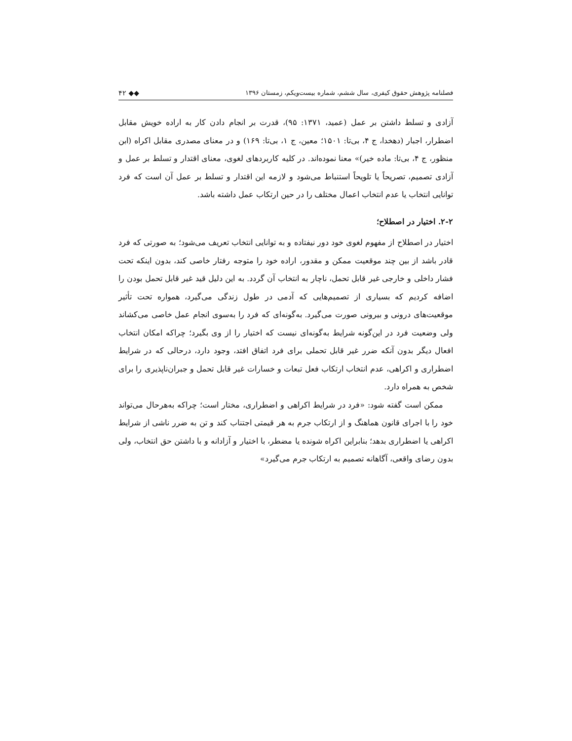فصلنامه پژوهش حقوق کیفری، سال ششم، شماره بیست‌ویکم، زمستان ۱۳۹۶ ◆◆ ۴۲
آزادی و تسلط داشتن بر عمل (عمید، ۱۳۷۱: ۹۵)، قدرت بر انجام دادن کار به اراده خویش مقابل اضطرار، اجبار (دهخدا، ج ۴، بی‌تا: ۱۵۰۱؛ معین، ج ۱، بی‌تا: ۱۶۹) و در معنای مصدری مقابل اکراه (ابن منظور، ج ۴، بی‌تا: ماده خیر)» معنا نموده‌اند. در کلیه کاربردهای لغوی، معنای اقتدار و تسلط بر عمل و آزادی تصمیم، تصریحاً یا تلویحاً استنباط می‌شود و لازمه این اقتدار و تسلط بر عمل آن است که فرد توانایی انتخاب یا عدم انتخاب اعمال مختلف را در حین ارتکاب عمل داشته باشد.
۲-۲. اختیار در اصطلاح؛
اختیار در اصطلاح از مفهوم لغوی خود دور نیفتاده و به توانایی انتخاب تعریف می‌شود؛ به صورتی که فرد قادر باشد از بین چند موقعیت ممکن و مقدور، اراده خود را متوجه رفتار خاصی کند، بدون اینکه تحت فشار داخلی و خارجی غیر قابل تحمل، ناچار به انتخاب آن گردد. به این دلیل قید غیر قابل تحمل بودن را اضافه کردیم که بسیاری از تصمیم‌هایی که آدمی در طول زندگی می‌گیرد، همواره تحت تأثیر موقعیت‌های درونی و بیرونی صورت می‌گیرد. به‌گونه‌ای که فرد را به‌سوی انجام عمل خاصی می‌کشاند ولی وضعیت فرد در این‌گونه شرایط به‌گونه‌ای نیست که اختیار را از وی بگیرد؛ چراکه امکان انتخاب افعال دیگر بدون آنکه ضرر غیر قابل تحملی برای فرد اتفاق افتد، وجود دارد، درحالی که در شرایط اضطراری و اکراهی، عدم انتخاب ارتکاب فعل تبعات و خسارات غیر قابل تحمل و جبران‌ناپذیری را برای شخص به همراه دارد.
ممکن است گفته شود: «فرد در شرایط اکراهی و اضطراری، مختار است؛ چراکه به‌هرحال می‌تواند خود را با اجرای قانون هماهنگ و از ارتکاب جرم به هر قیمتی اجتناب کند و تن به ضرر ناشی از شرایط اکراهی یا اضطراری بدهد؛ بنابراین اکراه شونده یا مضطر، با اختیار و آزادانه و با داشتن حق انتخاب، ولی بدون رضای واقعی، آگاهانه تصمیم به ارتکاب جرم می‌گیرد»